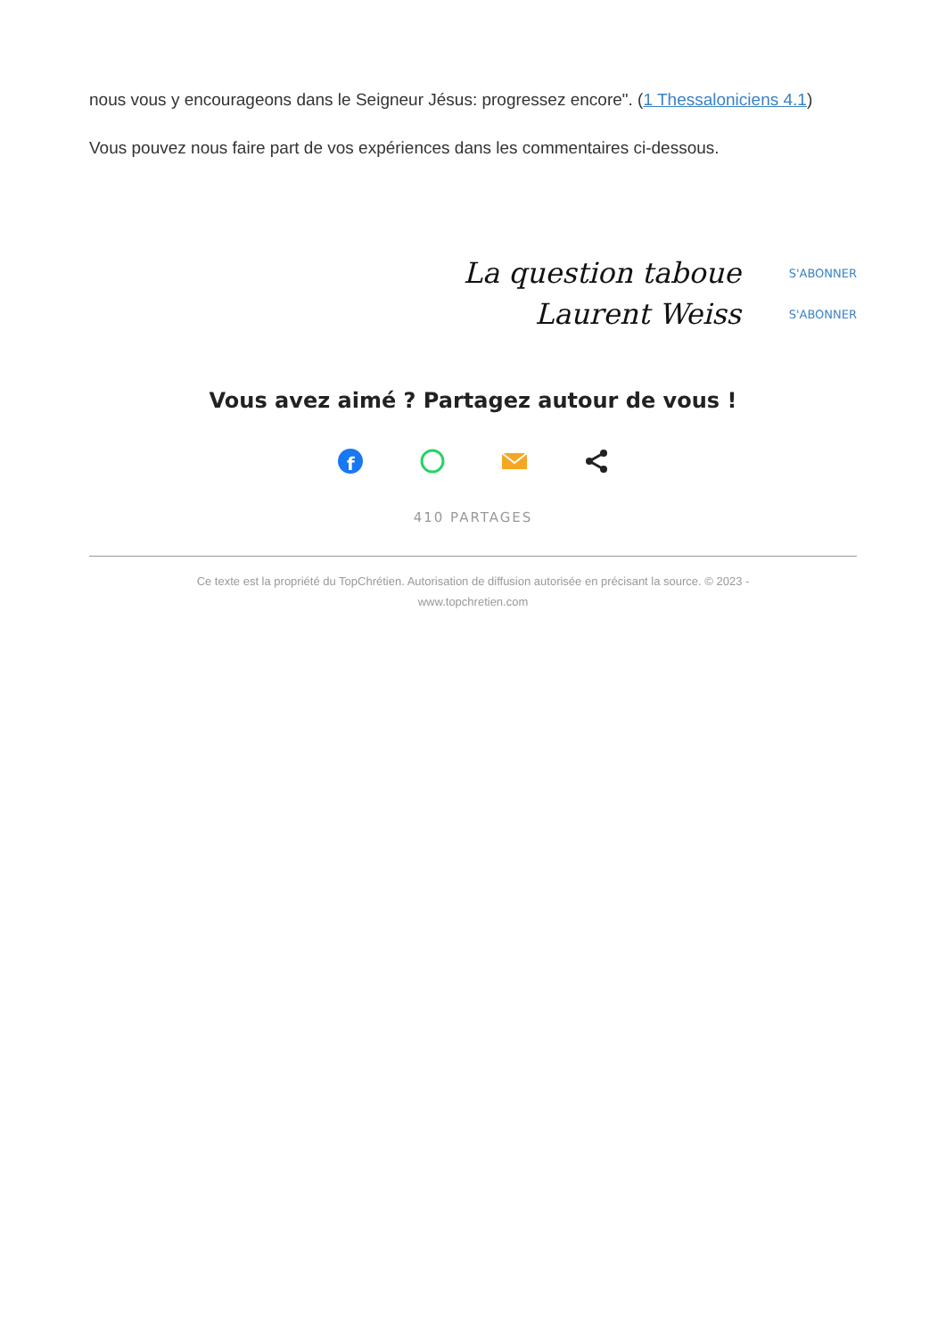nous vous y encourageons dans le Seigneur Jésus: progressez encore". (1 Thessaloniciens 4.1)
Vous pouvez nous faire part de vos expériences dans les commentaires ci-dessous.
La question taboue S'ABONNER
Laurent Weiss S'ABONNER
Vous avez aimé ? Partagez autour de vous !
f
410 PARTAGES
Ce texte est la propriété du TopChrétien. Autorisation de diffusion autorisée en précisant la source. © 2023 -
www.topchretien.com